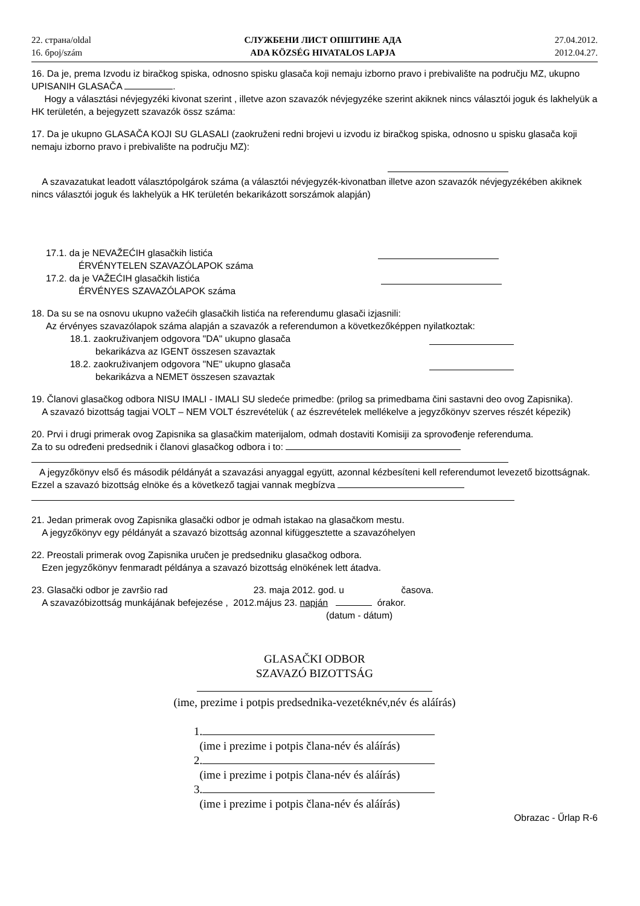22. страна/oldal
16. број/szám
СЛУЖБЕНИ ЛИСТ ОПШТИНЕ АДА
ADA KÖZSÉG HIVATALOS LAPJA
27.04.2012.
2012.04.27.
16. Da je, prema Izvodu iz biračkog spiska, odnosno spisku glasača koji nemaju izborno pravo i prebivalište na području MZ, ukupno UPISANIH GLASAČA .
Hogy a választási névjegyzéki kivonat szerint , illetve azon szavazók névjegyzéke szerint akiknek nincs választói joguk és lakhelyük a HK területén, a bejegyzett szavazók össz száma:
17. Da je ukupno GLASAČA KOJI SU GLASALI (zaokruženi redni brojevi u izvodu iz biračkog spiska, odnosno u spisku glasača koji nemaju izborno pravo i prebivalište na području MZ):
A szavazatukat leadott választópolgárok száma (a választói névjegyzék-kivonatban illetve azon szavazók névjegyzékében akiknek nincs választói joguk és lakhelyük a HK területén bekarikázott sorszámok alapján)
17.1. da je NEVAŽEĆIH glasačkih listića
ÉRVÉNYTELEN SZAVAZÓLAPOK száma
17.2. da je VAŽEĆIH glasačkih listića
ÉRVÉNYES SZAVAZÓLAPOK száma
18. Da su se na osnovu ukupno važećih glasačkih listića na referendumu glasači izjasnili:
Az érvényes szavazólapok száma alapján a szavazók a referendumon a következőképpen nyilatkoztak:
18.1. zaokruživanjem odgovora "DA" ukupno glasača
bekarikázva az IGENT összesen szavaztak
18.2. zaokruživanjem odgovora "NE" ukupno glasača
bekarikázva a NEMET összesen szavaztak
19. Članovi glasačkog odbora NISU IMALI - IMALI SU sledeće primedbe: (prilog sa primedbama čini sastavni deo ovog Zapisnika).
A szavazó bizottság tagjai VOLT – NEM VOLT észrevételük ( az észrevételek mellékelve a jegyzőkönyv szerves részét képezik)
20. Prvi i drugi primerak ovog Zapisnika sa glasačkim materijalom, odmah dostaviti Komisiji za sprovođenje referenduma.
Za to su određeni predsednik i članovi glasačkog odbora i to:
A jegyzőkönyv első és második példányát a szavazási anyaggal együtt, azonnal kézbesíteni kell referendumot levezető bizottságnak.
Ezzel a szavazó bizottság elnöke és a következő tagjai vannak megbízva
21. Jedan primerak ovog Zapisnika glasački odbor je odmah istakao na glasačkom mestu.
A jegyzőkönyv egy példányát a szavazó bizottság azonnal kifüggesztette a szavazóhelyen
22. Preostali primerak ovog Zapisnika uručen je predsedniku glasačkog odbora.
Ezen jegyzőkönyv fenmaradt példánya a szavazó bizottság elnökének lett átadva.
23. Glasački odbor je završio rad 23. maja 2012. god. u časova.
A szavazóbizottság munkájának befejezése , 2012.május 23. napján órakor.
(datum - dátum)
GLASAČKI ODBOR
SZAVAZÓ BIZOTTSÁG
(ime, prezime i potpis predsednika-vezetéknév,név és aláírás)
1.
(ime i prezime i potpis člana-név és aláírás)
2.
(ime i prezime i potpis člana-név és aláírás)
3.
(ime i prezime i potpis člana-név és aláírás)
Obrazac - Űrlap R-6